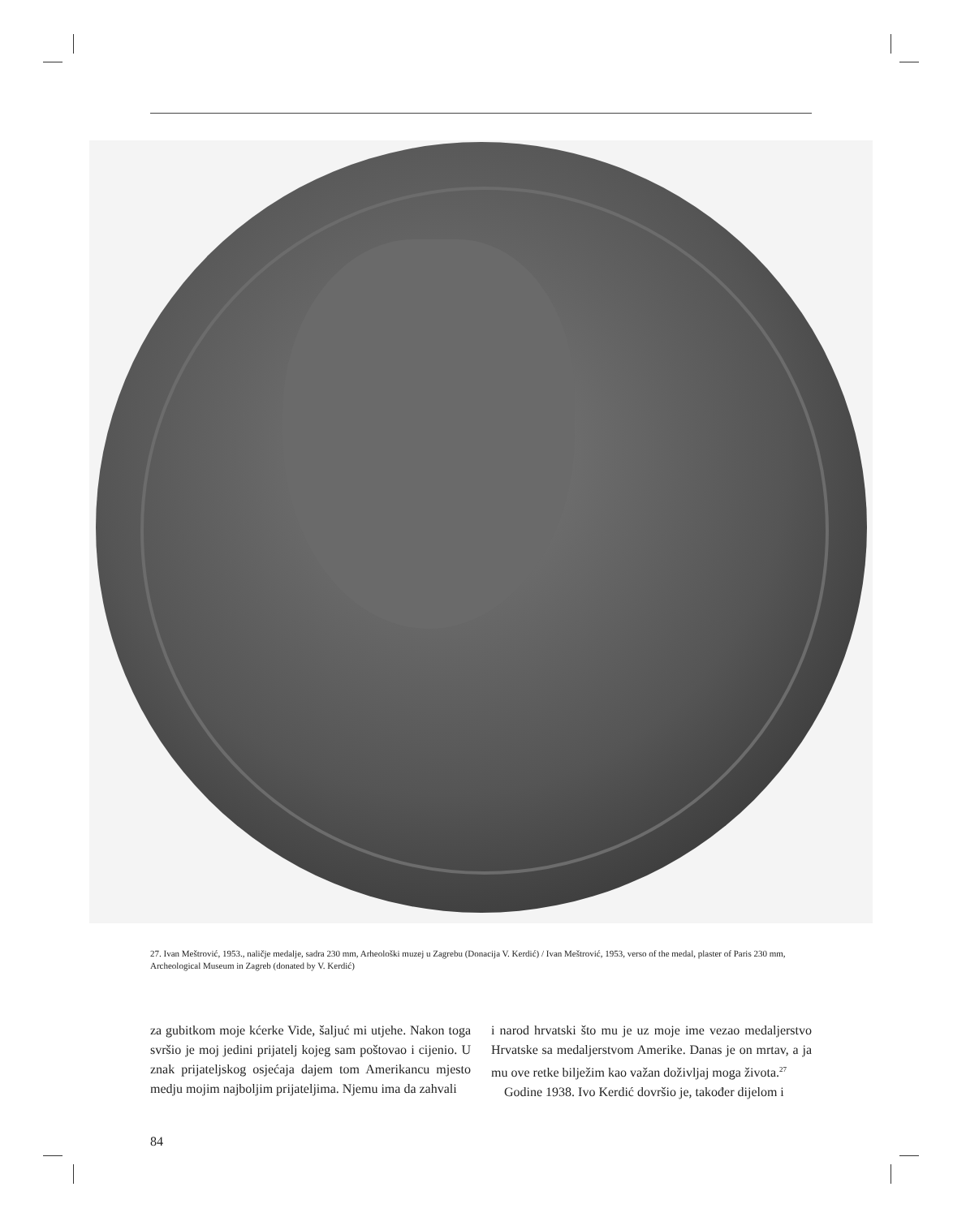27. Ivan Meštrović, 1953., naličje medalje, sadra 230 mm, Arheološki muzej u Zagrebu (Donacija V. Kerdić) / Ivan Meštrović, 1953, verso of the medal, plaster of Paris 230 mm, Archeological Museum in Zagreb (donated by V. Kerdić)
za gubitkom moje kćerke Vide, šaljuć mi utjehe. Nakon toga svršio je moj jedini prijatelj kojeg sam poštovao i cijenio. U znak prijateljskog osjećaja dajem tom Amerikancu mjesto medju mojim najboljim prijateljima. Njemu ima da zahvali
i narod hrvatski što mu je uz moje ime vezao medaljerstvo Hrvatske sa medaljerstvom Amerike. Danas je on mrtav, a ja mu ove retke bilježim kao važan doživljaj moga života.<sup>27</sup>
Godine 1938. Ivo Kerdić dovršio je, također dijelom i
84